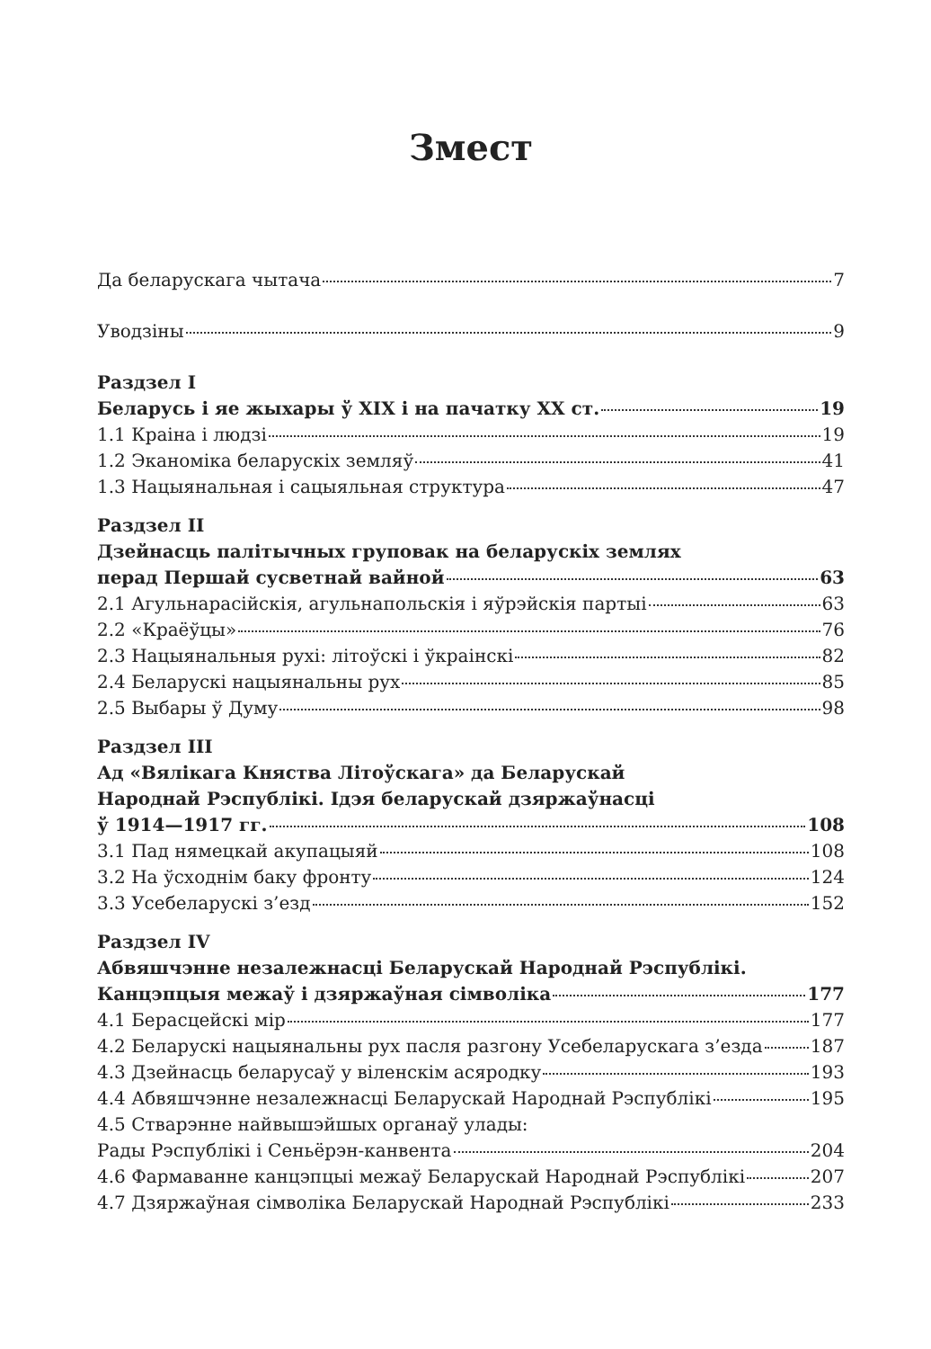Змест
Да беларускага чытача 7
Уводзіны 9
Раздзел I
Беларусь і яе жыхары ў XIX і на пачатку XX ст. 19
1.1 Краіна і людзі 19
1.2 Эканоміка беларускіх земляў 41
1.3 Нацыянальная і сацыяльная структура 47
Раздзел II
Дзейнасць палітычных груповак на беларускіх землях
перад Першай сусветнай вайной 63
2.1 Агульнарасійскія, агульнапольскія і яўрэйскія партыі 63
2.2 «Краёўцы» 76
2.3 Нацыянальныя рухі: літоўскі і ўкраінскі 82
2.4 Беларускі нацыянальны рух 85
2.5 Выбары ў Думу 98
Раздзел III
Ад «Вялікага Княства Літоўскага» да Беларускай
Народнай Рэспублікі. Ідэя беларускай дзяржаўнасці
ў 1914—1917 гг. 108
3.1 Пад нямецкай акупацыяй 108
3.2 На ўсходнім баку фронту 124
3.3 Усебеларускі з’езд 152
Раздзел IV
Абвяшчэнне незалежнасці Беларускай Народнай Рэспублікі.
Канцэпцыя межаў і дзяржаўная сімволіка 177
4.1 Берасцейскі мір 177
4.2 Беларускі нацыянальны рух пасля разгону Усебеларускага з’езда 187
4.3 Дзейнасць беларусаў у віленскім асяродку 193
4.4 Абвяшчэнне незалежнасці Беларускай Народнай Рэспублікі 195
4.5 Стварэнне найвышэйшых органаў улады:
Рады Рэспублікі і Сеньёрэн-канвента 204
4.6 Фармаванне канцэпцыі межаў Беларускай Народнай Рэспублікі 207
4.7 Дзяржаўная сімволіка Беларускай Народнай Рэспублікі 233